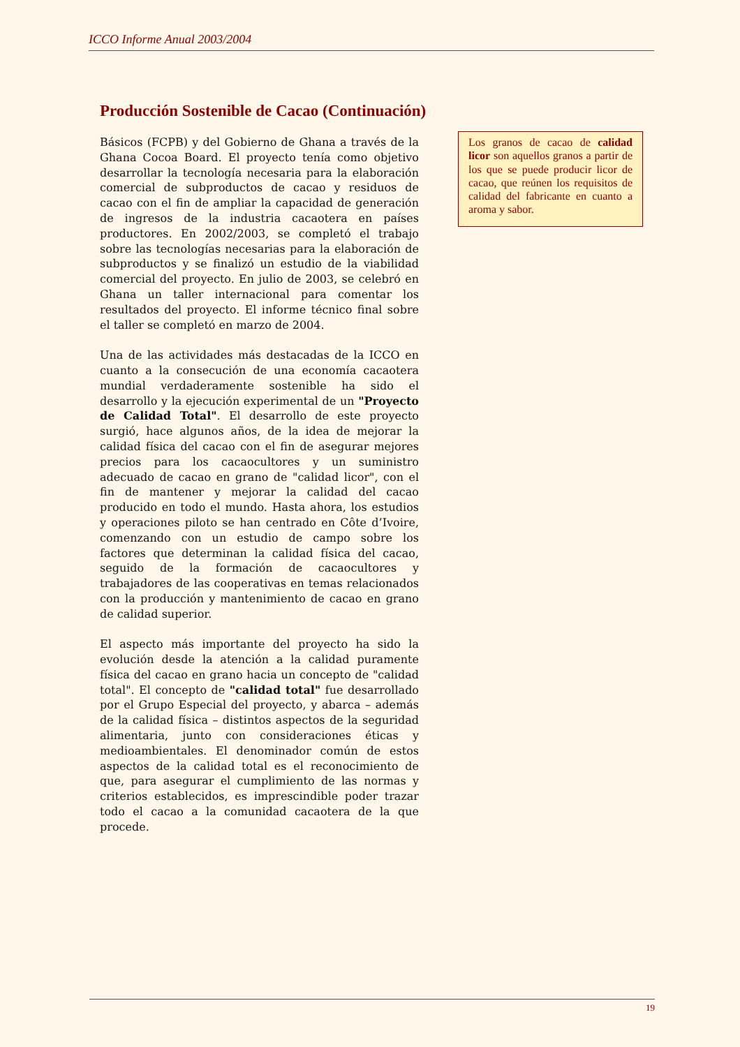ICCO Informe Anual 2003/2004
Producción Sostenible de Cacao (Continuación)
Básicos (FCPB) y del Gobierno de Ghana a través de la Ghana Cocoa Board. El proyecto tenía como objetivo desarrollar la tecnología necesaria para la elaboración comercial de subproductos de cacao y residuos de cacao con el fin de ampliar la capacidad de generación de ingresos de la industria cacaotera en países productores. En 2002/2003, se completó el trabajo sobre las tecnologías necesarias para la elaboración de subproductos y se finalizó un estudio de la viabilidad comercial del proyecto. En julio de 2003, se celebró en Ghana un taller internacional para comentar los resultados del proyecto. El informe técnico final sobre el taller se completó en marzo de 2004.
Una de las actividades más destacadas de la ICCO en cuanto a la consecución de una economía cacaotera mundial verdaderamente sostenible ha sido el desarrollo y la ejecución experimental de un "Proyecto de Calidad Total". El desarrollo de este proyecto surgió, hace algunos años, de la idea de mejorar la calidad física del cacao con el fin de asegurar mejores precios para los cacaocultores y un suministro adecuado de cacao en grano de "calidad licor", con el fin de mantener y mejorar la calidad del cacao producido en todo el mundo. Hasta ahora, los estudios y operaciones piloto se han centrado en Côte d’Ivoire, comenzando con un estudio de campo sobre los factores que determinan la calidad física del cacao, seguido de la formación de cacaocultores y trabajadores de las cooperativas en temas relacionados con la producción y mantenimiento de cacao en grano de calidad superior.
El aspecto más importante del proyecto ha sido la evolución desde la atención a la calidad puramente física del cacao en grano hacia un concepto de "calidad total". El concepto de "calidad total" fue desarrollado por el Grupo Especial del proyecto, y abarca – además de la calidad física – distintos aspectos de la seguridad alimentaria, junto con consideraciones éticas y medioambientales. El denominador común de estos aspectos de la calidad total es el reconocimiento de que, para asegurar el cumplimiento de las normas y criterios establecidos, es imprescindible poder trazar todo el cacao a la comunidad cacaotera de la que procede.
Los granos de cacao de calidad licor son aquellos granos a partir de los que se puede producir licor de cacao, que reúnen los requisitos de calidad del fabricante en cuanto a aroma y sabor.
19